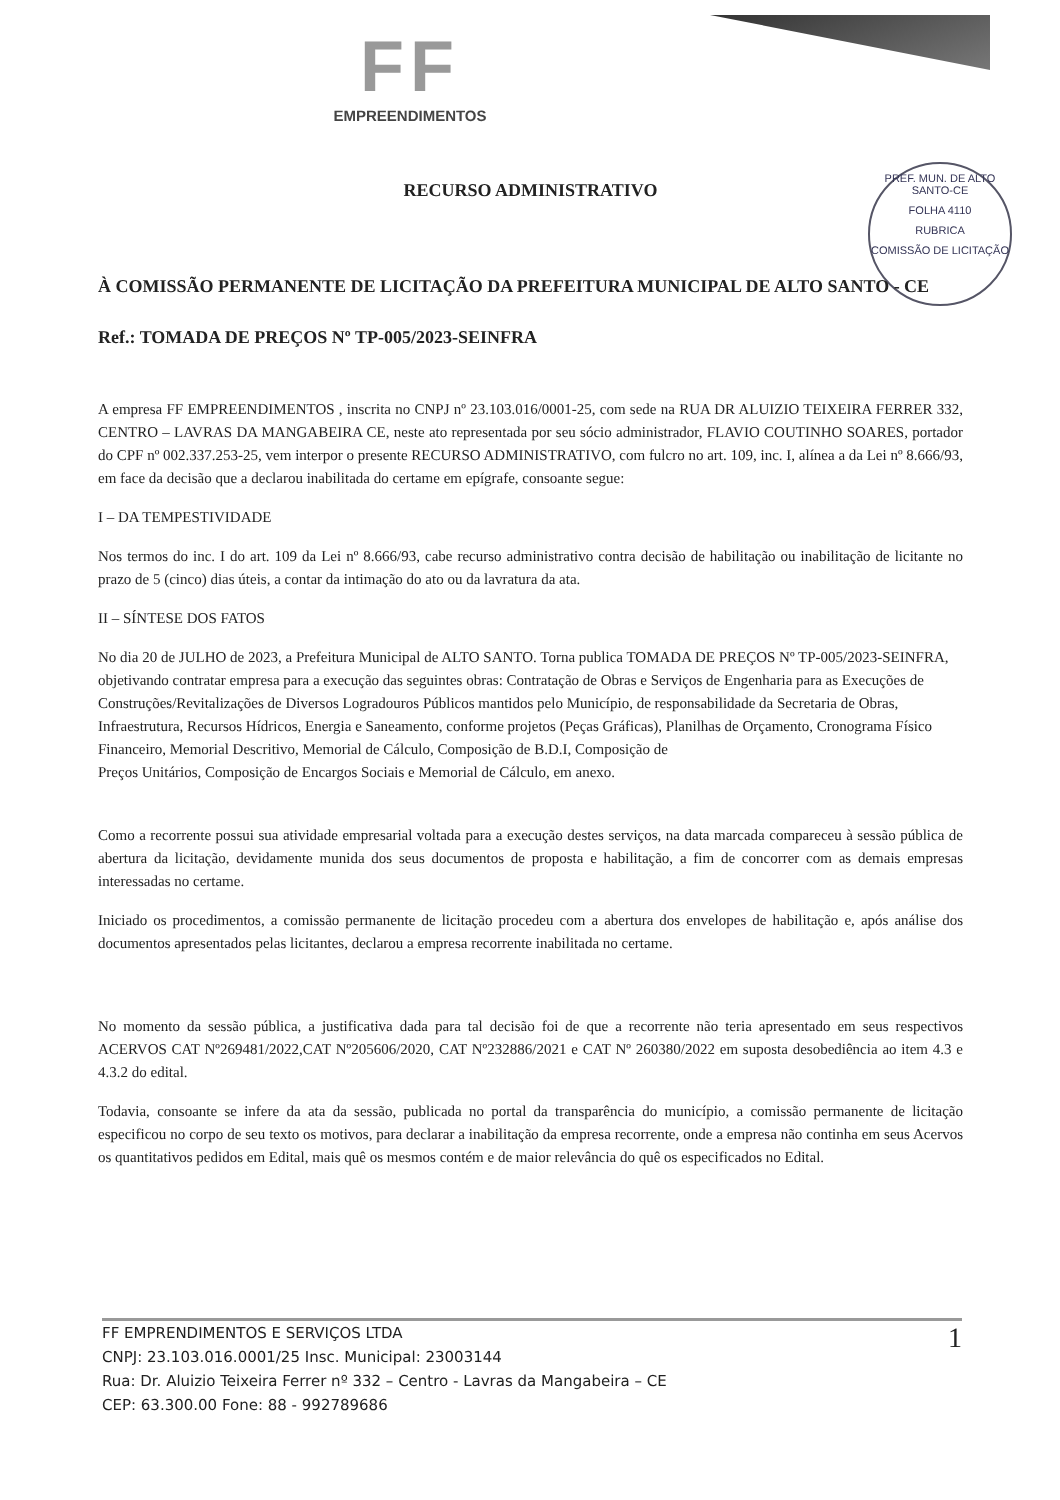FF
EMPREENDIMENTOS
PREF. MUN. DE ALTO SANTO-CE
FOLHA 4110
RUBRICA
COMISSÃO DE LICITAÇÃO
RECURSO ADMINISTRATIVO
À COMISSÃO PERMANENTE DE LICITAÇÃO DA PREFEITURA MUNICIPAL DE ALTO SANTO - CE
Ref.: TOMADA DE PREÇOS Nº TP-005/2023-SEINFRA
A empresa FF EMPREENDIMENTOS , inscrita no CNPJ nº 23.103.016/0001-25, com sede na RUA DR ALUIZIO TEIXEIRA FERRER 332, CENTRO – LAVRAS DA MANGABEIRA CE, neste ato representada por seu sócio administrador, FLAVIO COUTINHO SOARES, portador do CPF nº 002.337.253-25, vem interpor o presente RECURSO ADMINISTRATIVO, com fulcro no art. 109, inc. I, alínea a da Lei nº 8.666/93, em face da decisão que a declarou inabilitada do certame em epígrafe, consoante segue:
I – DA TEMPESTIVIDADE
Nos termos do inc. I do art. 109 da Lei nº 8.666/93, cabe recurso administrativo contra decisão de habilitação ou inabilitação de licitante no prazo de 5 (cinco) dias úteis, a contar da intimação do ato ou da lavratura da ata.
II – SÍNTESE DOS FATOS
No dia 20 de JULHO de 2023, a Prefeitura Municipal de ALTO SANTO. Torna publica TOMADA DE PREÇOS Nº TP-005/2023-SEINFRA, objetivando contratar empresa para a execução das seguintes obras: Contratação de Obras e Serviços de Engenharia para as Execuções de Construções/Revitalizações de Diversos Logradouros Públicos mantidos pelo Município, de responsabilidade da Secretaria de Obras, Infraestrutura, Recursos Hídricos, Energia e Saneamento, conforme projetos (Peças Gráficas), Planilhas de Orçamento, Cronograma Físico Financeiro, Memorial Descritivo, Memorial de Cálculo, Composição de B.D.I, Composição de
Preços Unitários, Composição de Encargos Sociais e Memorial de Cálculo, em anexo.
Como a recorrente possui sua atividade empresarial voltada para a execução destes serviços, na data marcada compareceu à sessão pública de abertura da licitação, devidamente munida dos seus documentos de proposta e habilitação, a fim de concorrer com as demais empresas interessadas no certame.
Iniciado os procedimentos, a comissão permanente de licitação procedeu com a abertura dos envelopes de habilitação e, após análise dos documentos apresentados pelas licitantes, declarou a empresa recorrente inabilitada no certame.
No momento da sessão pública, a justificativa dada para tal decisão foi de que a recorrente não teria apresentado em seus respectivos ACERVOS CAT Nº269481/2022,CAT Nº205606/2020, CAT Nº232886/2021 e CAT Nº 260380/2022 em suposta desobediência ao item 4.3 e 4.3.2 do edital.
Todavia, consoante se infere da ata da sessão, publicada no portal da transparência do município, a comissão permanente de licitação especificou no corpo de seu texto os motivos, para declarar a inabilitação da empresa recorrente, onde a empresa não continha em seus Acervos os quantitativos pedidos em Edital, mais quê os mesmos contém e de maior relevância do quê os especificados no Edital.
1 FF EMPRENDIMENTOS E SERVIÇOS LTDA
CNPJ: 23.103.016.0001/25 Insc. Municipal: 23003144
Rua: Dr. Aluizio Teixeira Ferrer nº 332 – Centro - Lavras da Mangabeira – CE
CEP: 63.300.00 Fone: 88 - 992789686